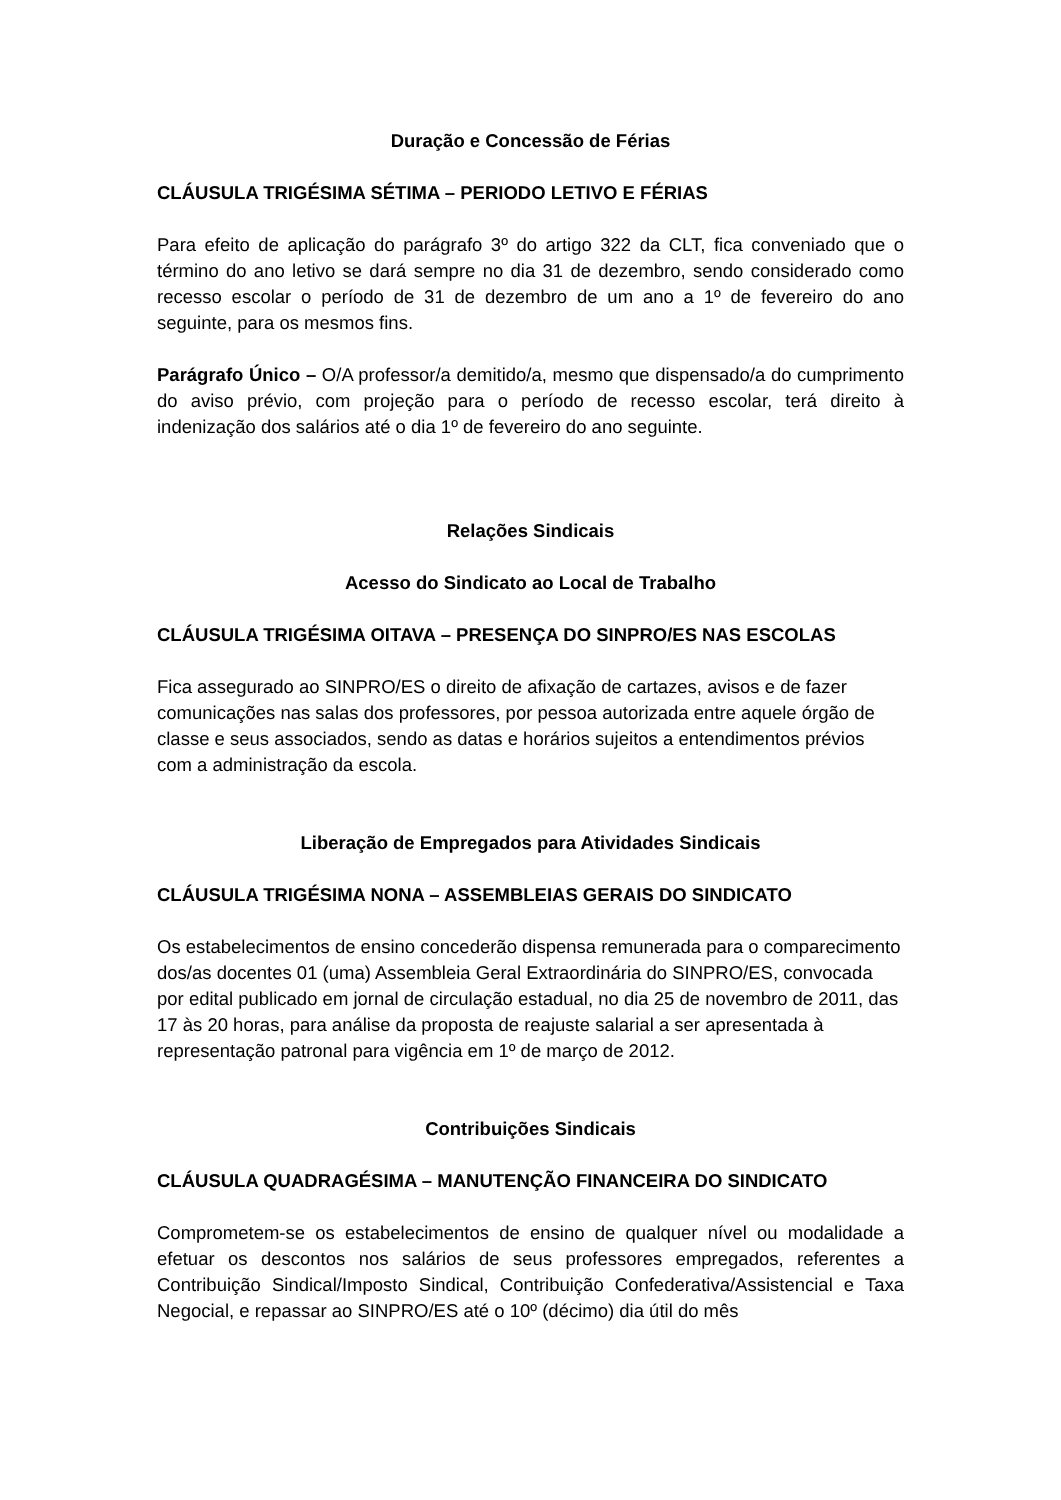Duração e Concessão de Férias
CLÁUSULA TRIGÉSIMA SÉTIMA – PERIODO LETIVO E FÉRIAS
Para efeito de aplicação do parágrafo 3º do artigo 322 da CLT, fica conveniado que o término do ano letivo se dará sempre no dia 31 de dezembro, sendo considerado como recesso escolar o período de 31 de dezembro de um ano a 1º de fevereiro do ano seguinte, para os mesmos fins.
Parágrafo Único – O/A professor/a demitido/a, mesmo que dispensado/a do cumprimento do aviso prévio, com projeção para o período de recesso escolar, terá direito à indenização dos salários até o dia 1º de fevereiro do ano seguinte.
Relações Sindicais
Acesso do Sindicato ao Local de Trabalho
CLÁUSULA TRIGÉSIMA OITAVA – PRESENÇA DO SINPRO/ES NAS ESCOLAS
Fica assegurado ao SINPRO/ES o direito de afixação de cartazes, avisos e de fazer comunicações nas salas dos professores, por pessoa autorizada entre aquele órgão de classe e seus associados, sendo as datas e horários sujeitos a entendimentos prévios com a administração da escola.
Liberação de Empregados para Atividades Sindicais
CLÁUSULA TRIGÉSIMA NONA – ASSEMBLEIAS GERAIS DO SINDICATO
Os estabelecimentos de ensino concederão dispensa remunerada para o comparecimento dos/as docentes 01 (uma) Assembleia Geral Extraordinária do SINPRO/ES, convocada por edital publicado em jornal de circulação estadual, no dia 25 de novembro de 2011, das 17 às 20 horas, para análise da proposta de reajuste salarial a ser apresentada à representação patronal para vigência em 1º de março de 2012.
Contribuições Sindicais
CLÁUSULA QUADRAGÉSIMA – MANUTENÇÃO FINANCEIRA DO SINDICATO
Comprometem-se os estabelecimentos de ensino de qualquer nível ou modalidade a efetuar os descontos nos salários de seus professores empregados, referentes a Contribuição Sindical/Imposto Sindical, Contribuição Confederativa/Assistencial e Taxa Negocial, e repassar ao SINPRO/ES até o 10º (décimo) dia útil do mês